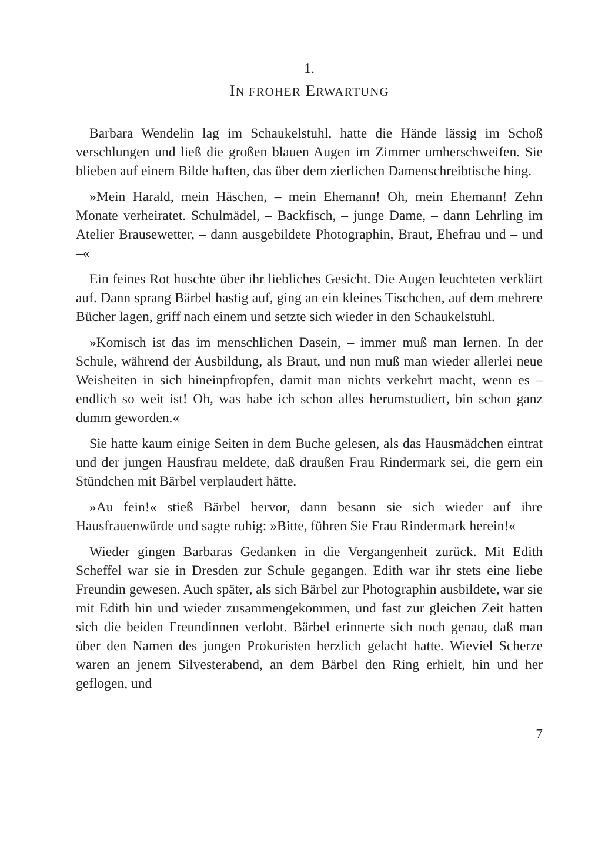1.
IN FROHER ERWARTUNG
Barbara Wendelin lag im Schaukelstuhl, hatte die Hände lässig im Schoß verschlungen und ließ die großen blauen Augen im Zimmer umherschweifen. Sie blieben auf einem Bilde haften, das über dem zierlichen Damenschreibtische hing.
»Mein Harald, mein Häschen, – mein Ehemann! Oh, mein Ehemann! Zehn Monate verheiratet. Schulmädel, – Backfisch, – junge Dame, – dann Lehrling im Atelier Brausewetter, – dann ausgebildete Photographin, Braut, Ehefrau und – und –«
Ein feines Rot huschte über ihr liebliches Gesicht. Die Augen leuchteten verklärt auf. Dann sprang Bärbel hastig auf, ging an ein kleines Tischchen, auf dem mehrere Bücher lagen, griff nach einem und setzte sich wieder in den Schaukelstuhl.
»Komisch ist das im menschlichen Dasein, – immer muß man lernen. In der Schule, während der Ausbildung, als Braut, und nun muß man wieder allerlei neue Weisheiten in sich hineinpfropfen, damit man nichts verkehrt macht, wenn es – endlich so weit ist! Oh, was habe ich schon alles herumstudiert, bin schon ganz dumm geworden.«
Sie hatte kaum einige Seiten in dem Buche gelesen, als das Hausmädchen eintrat und der jungen Hausfrau meldete, daß draußen Frau Rindermark sei, die gern ein Stündchen mit Bärbel verplaudert hätte.
»Au fein!« stieß Bärbel hervor, dann besann sie sich wieder auf ihre Hausfrauenwürde und sagte ruhig: »Bitte, führen Sie Frau Rindermark herein!«
Wieder gingen Barbaras Gedanken in die Vergangenheit zurück. Mit Edith Scheffel war sie in Dresden zur Schule gegangen. Edith war ihr stets eine liebe Freundin gewesen. Auch später, als sich Bärbel zur Photographin ausbildete, war sie mit Edith hin und wieder zusammengekommen, und fast zur gleichen Zeit hatten sich die beiden Freundinnen verlobt. Bärbel erinnerte sich noch genau, daß man über den Namen des jungen Prokuristen herzlich gelacht hatte. Wieviel Scherze waren an jenem Silvesterabend, an dem Bärbel den Ring erhielt, hin und her geflogen, und
7